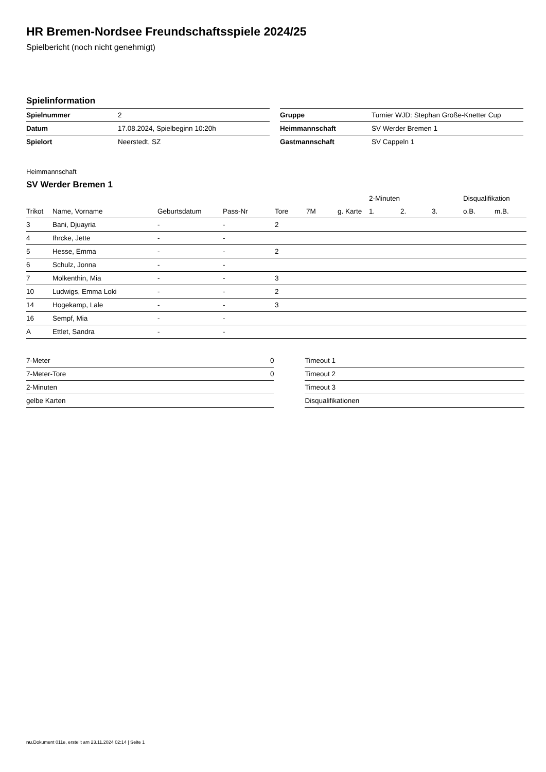HR Bremen-Nordsee Freundschaftsspiele 2024/25
Spielbericht (noch nicht genehmigt)
Spielinformation
| Spielnummer | 2 |
| Datum | 17.08.2024, Spielbeginn 10:20h |
| Spielort | Neerstedt, SZ |
| Gruppe | Turnier WJD: Stephan Große-Knetter Cup |
| Heimmannschaft | SV Werder Bremen 1 |
| Gastmannschaft | SV Cappeln 1 |
Heimmannschaft
SV Werder Bremen 1
| | | | | | | | 2-Minuten | | | Disqualifikation | |
| --- | --- | --- | --- | --- | --- | --- | --- | --- | --- | --- | --- |
| Trikot | Name, Vorname | Geburtsdatum | Pass-Nr | Tore | 7M | g. Karte | 1. | 2. | 3. | o.B. | m.B. |
| 3 | Bani, Djuayria | - | - | 2 | | | | | | | |
| 4 | Ihrcke, Jette | - | - | | | | | | | | |
| 5 | Hesse, Emma | - | - | 2 | | | | | | | |
| 6 | Schulz, Jonna | - | - | | | | | | | | |
| 7 | Molkenthin, Mia | - | - | 3 | | | | | | | |
| 10 | Ludwigs, Emma Loki | - | - | 2 | | | | | | | |
| 14 | Hogekamp, Lale | - | - | 3 | | | | | | | |
| 16 | Sempf, Mia | - | - | | | | | | | | |
| A | Ettlet, Sandra | - | - | | | | | | | | |
| 7-Meter | 0 |
| 7-Meter-Tore | 0 |
| 2-Minuten | |
| gelbe Karten | |
| Timeout 1 |
| Timeout 2 |
| Timeout 3 |
| Disqualifikationen |
nu.Dokument 011e, erstellt am 23.11.2024 02:14 | Seite 1